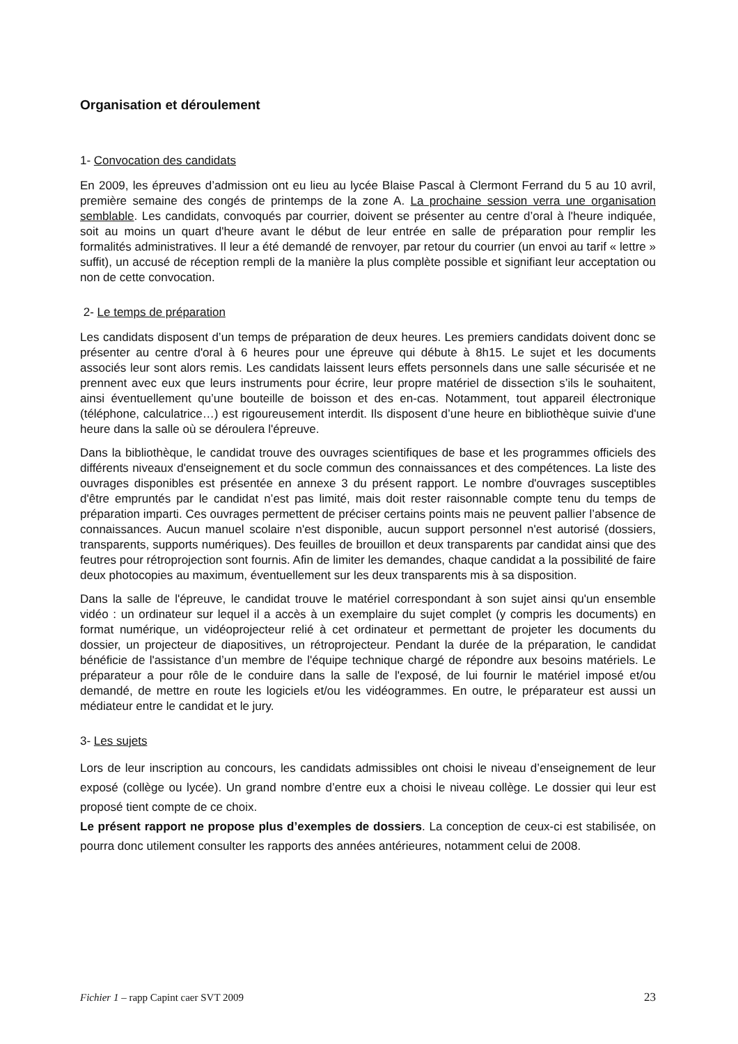Organisation et déroulement
1- Convocation des candidats
En 2009, les épreuves d’admission ont eu lieu au lycée Blaise Pascal à Clermont Ferrand du 5 au 10 avril, première semaine des congés de printemps de la zone A. La prochaine session verra une organisation semblable. Les candidats, convoqués par courrier, doivent se présenter au centre d’oral à l'heure indiquée, soit au moins un quart d'heure avant le début de leur entrée en salle de préparation pour remplir les formalités administratives. Il leur a été demandé de renvoyer, par retour du courrier (un envoi au tarif « lettre » suffit), un accusé de réception rempli de la manière la plus complète possible et signifiant leur acceptation ou non de cette convocation.
2- Le temps de préparation
Les candidats disposent d’un temps de préparation de deux heures. Les premiers candidats doivent donc se présenter au centre d'oral à 6 heures pour une épreuve qui débute à 8h15. Le sujet et les documents associés leur sont alors remis. Les candidats laissent leurs effets personnels dans une salle sécurisée et ne prennent avec eux que leurs instruments pour écrire, leur propre matériel de dissection s’ils le souhaitent, ainsi éventuellement qu’une bouteille de boisson et des en-cas. Notamment, tout appareil électronique (téléphone, calculatrice…) est rigoureusement interdit. Ils disposent d’une heure en bibliothèque suivie d'une heure dans la salle où se déroulera l'épreuve.
Dans la bibliothèque, le candidat trouve des ouvrages scientifiques de base et les programmes officiels des différents niveaux d'enseignement et du socle commun des connaissances et des compétences. La liste des ouvrages disponibles est présentée en annexe 3 du présent rapport. Le nombre d'ouvrages susceptibles d'être empruntés par le candidat n’est pas limité, mais doit rester raisonnable compte tenu du temps de préparation imparti. Ces ouvrages permettent de préciser certains points mais ne peuvent pallier l’absence de connaissances. Aucun manuel scolaire n'est disponible, aucun support personnel n'est autorisé (dossiers, transparents, supports numériques). Des feuilles de brouillon et deux transparents par candidat ainsi que des feutres pour rétroprojection sont fournis. Afin de limiter les demandes, chaque candidat a la possibilité de faire deux photocopies au maximum, éventuellement sur les deux transparents mis à sa disposition.
Dans la salle de l'épreuve, le candidat trouve le matériel correspondant à son sujet ainsi qu'un ensemble vidéo : un ordinateur sur lequel il a accès à un exemplaire du sujet complet (y compris les documents) en format numérique, un vidéoprojecteur relié à cet ordinateur et permettant de projeter les documents du dossier, un projecteur de diapositives, un rétroprojecteur. Pendant la durée de la préparation, le candidat bénéficie de l'assistance d’un membre de l'équipe technique chargé de répondre aux besoins matériels. Le préparateur a pour rôle de le conduire dans la salle de l'exposé, de lui fournir le matériel imposé et/ou demandé, de mettre en route les logiciels et/ou les vidéogrammes. En outre, le préparateur est aussi un médiateur entre le candidat et le jury.
3- Les sujets
Lors de leur inscription au concours, les candidats admissibles ont choisi le niveau d’enseignement de leur exposé (collège ou lycée). Un grand nombre d’entre eux a choisi le niveau collège. Le dossier qui leur est proposé tient compte de ce choix.
Le présent rapport ne propose plus d’exemples de dossiers. La conception de ceux-ci est stabilisée, on pourra donc utilement consulter les rapports des années antérieures, notamment celui de 2008.
Fichier 1 – rapp Capint caer SVT 2009 23